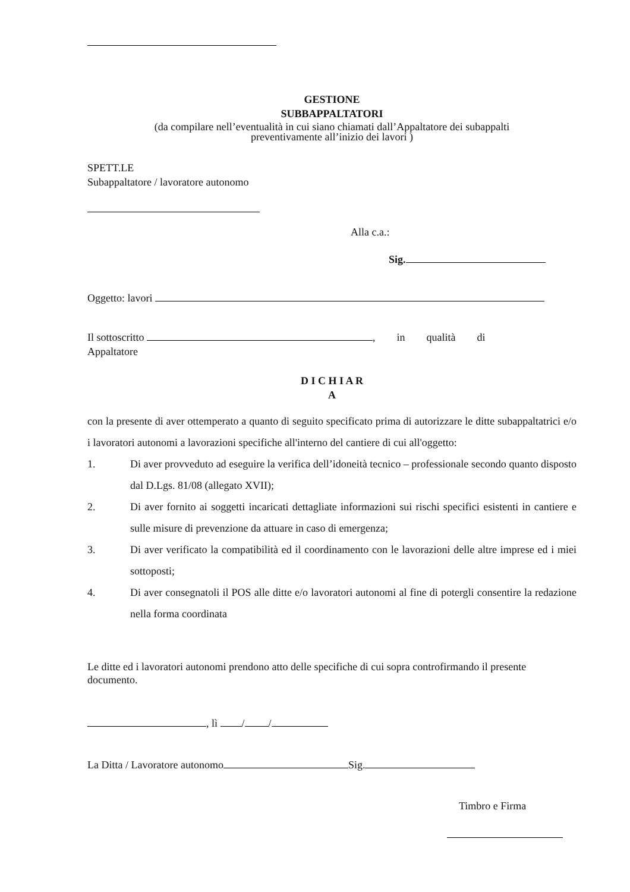GESTIONE
SUBBAPPALTATORI
(da compilare nell’eventualità in cui siano chiamati dall’Appaltatore dei subappalti
preventivamente all’inizio dei lavori )
SPETT.LE
Subappaltatore / lavoratore autonomo
Alla c.a.:
Sig.
Oggetto: lavori
Il sottoscritto , in qualità di
Appaltatore
D I C H I A R
A
con la presente di aver ottemperato a quanto di seguito specificato prima di autorizzare le ditte subappaltatrici e/o i lavoratori autonomi a lavorazioni specifiche all'interno del cantiere di cui all'oggetto:
1. Di aver provveduto ad eseguire la verifica dell’idoneità tecnico – professionale secondo quanto disposto dal D.Lgs. 81/08 (allegato XVII);
2. Di aver fornito ai soggetti incaricati dettagliate informazioni sui rischi specifici esistenti in cantiere e sulle misure di prevenzione da attuare in caso di emergenza;
3. Di aver verificato la compatibilità ed il coordinamento con le lavorazioni delle altre imprese ed i miei sottoposti;
4. Di aver consegnatoli il POS alle ditte e/o lavoratori autonomi al fine di potergli consentire la redazione nella forma coordinata
Le ditte ed i lavoratori autonomi prendono atto delle specifiche di cui sopra controfirmando il presente documento.
, lì / /
La Ditta / Lavoratore autonomo Sig.
Timbro e Firma